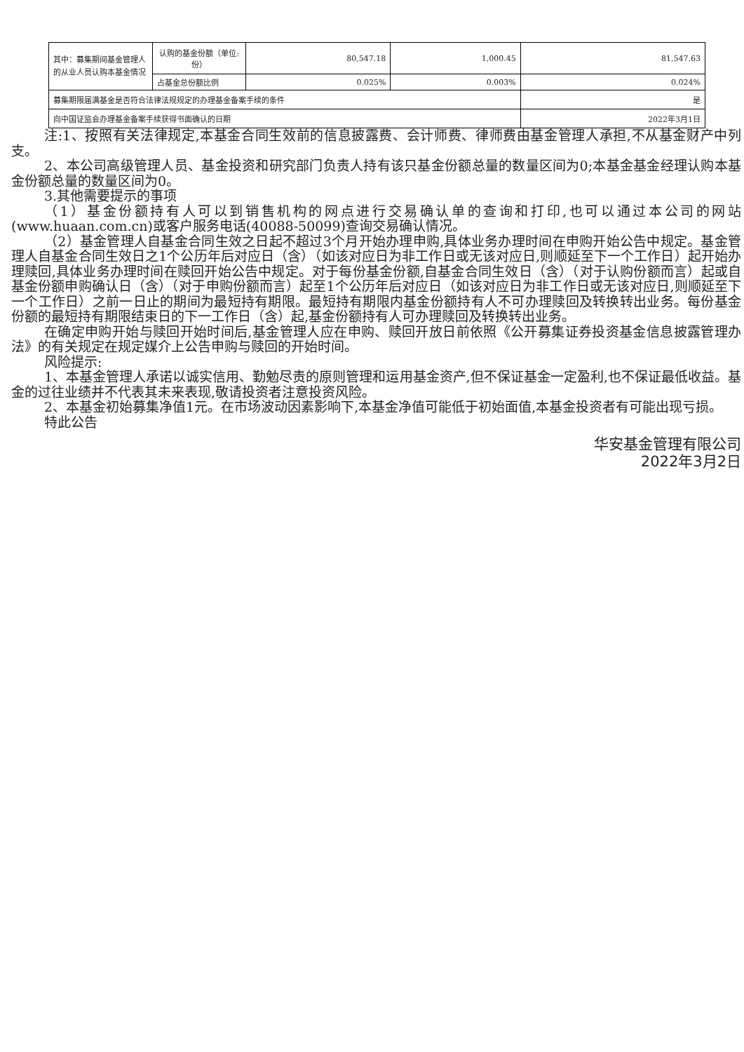| 其中：募集期间基金管理人的从业人员认购本基金情况 | 认购的基金份额（单位:份） | 80,547.18 | 1,000.45 | 81,547.63 |
| | 占基金总份额比例 | 0.025% | 0.003% | 0.024% |
| 募集期限届满基金是否符合法律法规规定的办理基金备案手续的条件 | | | | 是 |
| 向中国证监会办理基金备案手续获得书面确认的日期 | | | | 2022年3月1日 |
注:1、按照有关法律规定,本基金合同生效前的信息披露费、会计师费、律师费由基金管理人承担,不从基金财产中列支。
2、本公司高级管理人员、基金投资和研究部门负责人持有该只基金份额总量的数量区间为0;本基金基金经理认购本基金份额总量的数量区间为0。
3.其他需要提示的事项
（1）基金份额持有人可以到销售机构的网点进行交易确认单的查询和打印,也可以通过本公司的网站(www.huaan.com.cn)或客户服务电话(40088-50099)查询交易确认情况。
（2）基金管理人自基金合同生效之日起不超过3个月开始办理申购,具体业务办理时间在申购开始公告中规定。基金管理人自基金合同生效日之1个公历年后对应日（含）（如该对应日为非工作日或无该对应日,则顺延至下一个工作日）起开始办理赎回,具体业务办理时间在赎回开始公告中规定。对于每份基金份额,自基金合同生效日（含）（对于认购份额而言）起或自基金份额申购确认日（含）（对于申购份额而言）起至1个公历年后对应日（如该对应日为非工作日或无该对应日,则顺延至下一个工作日）之前一日止的期间为最短持有期限。最短持有期限内基金份额持有人不可办理赎回及转换转出业务。每份基金份额的最短持有期限结束日的下一工作日（含）起,基金份额持有人可办理赎回及转换转出业务。
在确定申购开始与赎回开始时间后,基金管理人应在申购、赎回开放日前依照《公开募集证券投资基金信息披露管理办法》的有关规定在规定媒介上公告申购与赎回的开始时间。
风险提示:
1、本基金管理人承诺以诚实信用、勤勉尽责的原则管理和运用基金资产,但不保证基金一定盈利,也不保证最低收益。基金的过往业绩并不代表其未来表现,敬请投资者注意投资风险。
2、本基金初始募集净值1元。在市场波动因素影响下,本基金净值可能低于初始面值,本基金投资者有可能出现亏损。
特此公告
华安基金管理有限公司
2022年3月2日